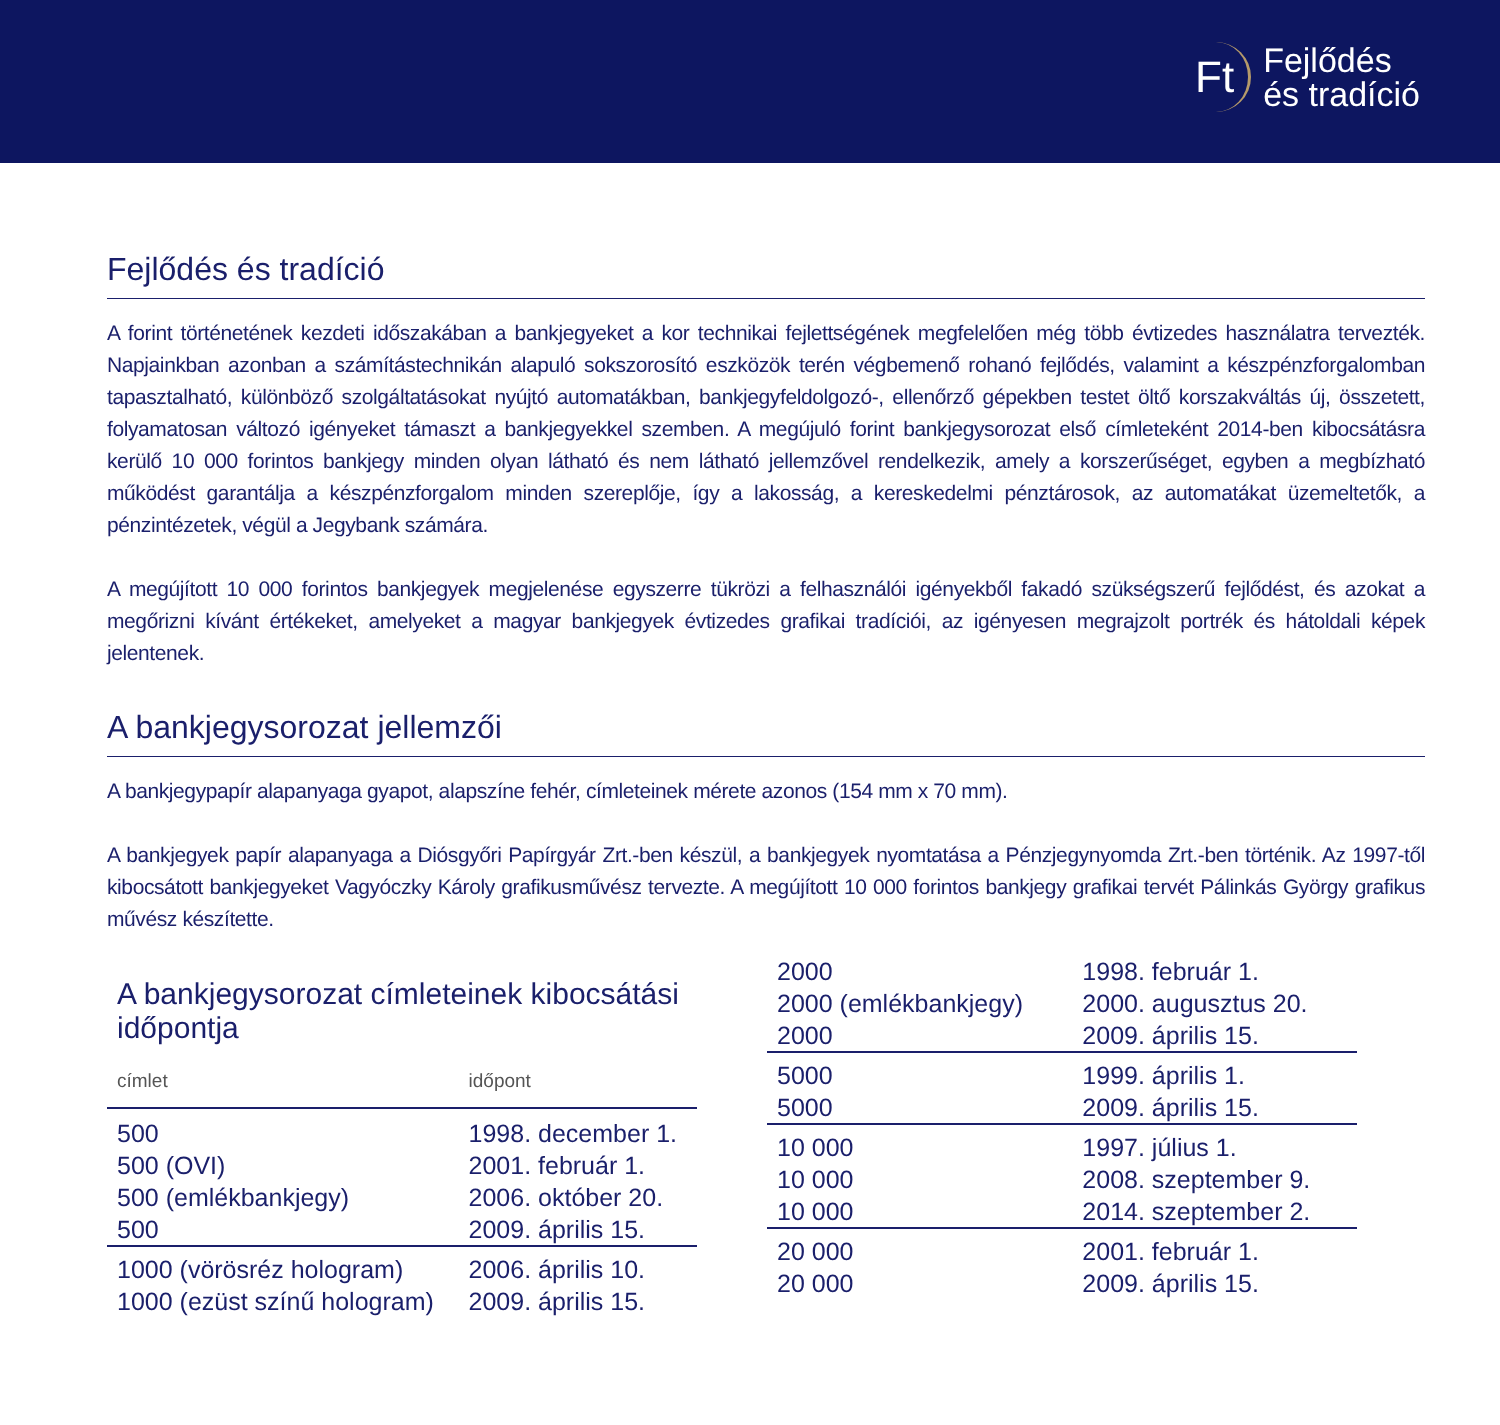Ft Fejlődés
és tradíció
Fejlődés és tradíció
A forint történetének kezdeti időszakában a bankjegyeket a kor technikai fejlettségének megfelelően még több évtizedes használatra tervezték. Napjainkban azonban a számítástechnikán alapuló sokszorosító eszközök terén végbemenő rohanó fejlődés, valamint a készpénzforgalomban tapasztalható, különböző szolgáltatásokat nyújtó automatákban, bankjegyfeldolgozó-, ellenőrző gépekben testet öltő korszakváltás új, összetett, folyamatosan változó igényeket támaszt a bankjegyekkel szemben. A megújuló forint bankjegysorozat első címleteként 2014-ben kibocsátásra kerülő 10 000 forintos bankjegy minden olyan látható és nem látható jellemzővel rendelkezik, amely a korszerűséget, egyben a megbízható működést garantálja a készpénzforgalom minden szereplője, így a lakosság, a kereskedelmi pénztárosok, az automatákat üzemeltetők, a pénzintézetek, végül a Jegybank számára.
A megújított 10 000 forintos bankjegyek megjelenése egyszerre tükrözi a felhasználói igényekből fakadó szükségszerű fejlődést, és azokat a megőrizni kívánt értékeket, amelyeket a magyar bankjegyek évtizedes grafikai tradíciói, az igényesen megrajzolt portrék és hátoldali képek jelentenek.
A bankjegysorozat jellemzői
A bankjegypapír alapanyaga gyapot, alapszíne fehér, címleteinek mérete azonos (154 mm x 70 mm).
A bankjegyek papír alapanyaga a Diósgyőri Papírgyár Zrt.-ben készül, a bankjegyek nyomtatása a Pénzjegynyomda Zrt.-ben történik. Az 1997-től kibocsátott bankjegyeket Vagyóczky Károly grafikusművész tervezte. A megújított 10 000 forintos bankjegy grafikai tervét Pálinkás György grafikus művész készítette.
A bankjegysorozat címleteinek kibocsátási időpontja
| címlet | időpont |
| --- | --- |
| 500 | 1998. december 1. |
| 500 (OVI) | 2001. február 1. |
| 500 (emlékbankjegy) | 2006. október 20. |
| 500 | 2009. április 15. |
| 1000 (vörösréz hologram) | 2006. április 10. |
| 1000 (ezüst színű hologram) | 2009. április 15. |
| 2000 | 1998. február 1. |
| 2000 (emlékbankjegy) | 2000. augusztus 20. |
| 2000 | 2009. április 15. |
| 5000 | 1999. április 1. |
| 5000 | 2009. április 15. |
| 10 000 | 1997. július 1. |
| 10 000 | 2008. szeptember 9. |
| 10 000 | 2014. szeptember 2. |
| 20 000 | 2001. február 1. |
| 20 000 | 2009. április 15. |